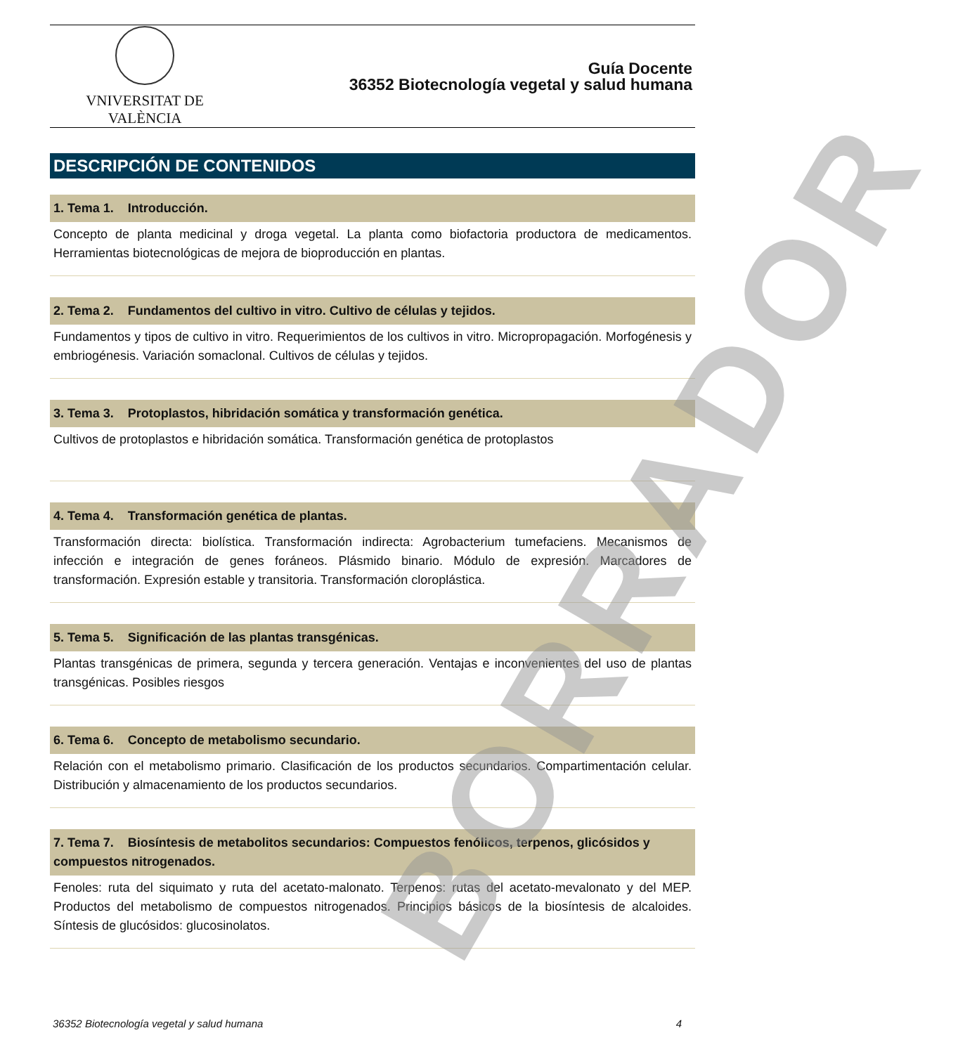VNIVERSITAT DE VALÈNCIA
Guía Docente
36352 Biotecnología vegetal y salud humana
DESCRIPCIÓN DE CONTENIDOS
1. Tema 1. Introducción.
Concepto de planta medicinal y droga vegetal. La planta como biofactoria productora de medicamentos. Herramientas biotecnológicas de mejora de bioproducción en plantas.
2. Tema 2. Fundamentos del cultivo in vitro. Cultivo de células y tejidos.
Fundamentos y tipos de cultivo in vitro. Requerimientos de los cultivos in vitro. Micropropagación. Morfogénesis y embriogénesis. Variación somaclonal. Cultivos de células y tejidos.
3. Tema 3. Protoplastos, hibridación somática y transformación genética.
Cultivos de protoplastos e hibridación somática. Transformación genética de protoplastos
4. Tema 4. Transformación genética de plantas.
Transformación directa: biolística. Transformación indirecta: Agrobacterium tumefaciens. Mecanismos de infección e integración de genes foráneos. Plásmido binario. Módulo de expresión. Marcadores de transformación. Expresión estable y transitoria. Transformación cloroplástica.
5. Tema 5. Significación de las plantas transgénicas.
Plantas transgénicas de primera, segunda y tercera generación. Ventajas e inconvenientes del uso de plantas transgénicas. Posibles riesgos
6. Tema 6. Concepto de metabolismo secundario.
Relación con el metabolismo primario. Clasificación de los productos secundarios. Compartimentación celular. Distribución y almacenamiento de los productos secundarios.
7. Tema 7. Biosíntesis de metabolitos secundarios: Compuestos fenólicos, terpenos, glicósidos y compuestos nitrogenados.
Fenoles: ruta del siquimato y ruta del acetato-malonato. Terpenos: rutas del acetato-mevalonato y del MEP. Productos del metabolismo de compuestos nitrogenados. Principios básicos de la biosíntesis de alcaloides. Síntesis de glucósidos: glucosinolatos.
BORRADOR
36352 Biotecnología vegetal y salud humana 4